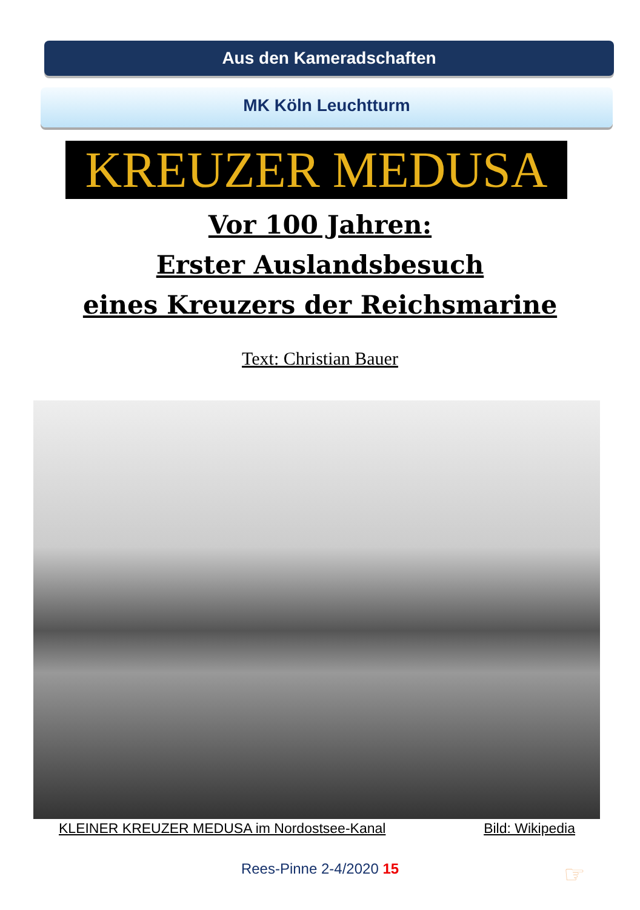Aus den Kameradschaften
MK Köln Leuchtturm
KREUZER MEDUSA
Vor 100 Jahren:
Erster Auslandsbesuch
eines Kreuzers der Reichsmarine
Text: Christian Bauer
KLEINER KREUZER MEDUSA im Nordostsee-Kanal Bild: Wikipedia
Rees-Pinne 2-4/2020 15 ☞